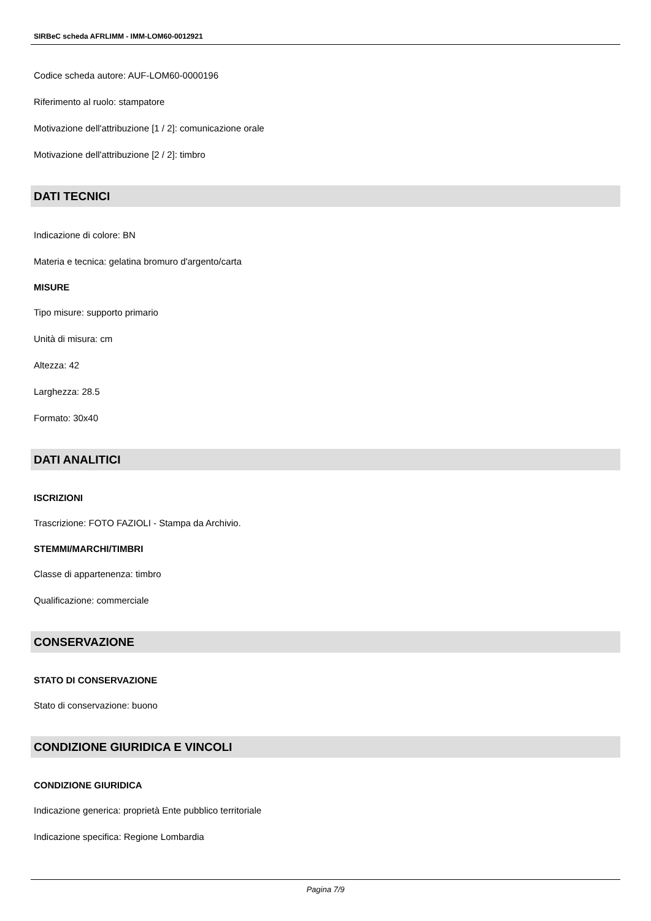SIRBeC scheda AFRLIMM - IMM-LOM60-0012921
Codice scheda autore: AUF-LOM60-0000196
Riferimento al ruolo: stampatore
Motivazione dell'attribuzione [1 / 2]: comunicazione orale
Motivazione dell'attribuzione [2 / 2]: timbro
DATI TECNICI
Indicazione di colore: BN
Materia e tecnica: gelatina bromuro d'argento/carta
MISURE
Tipo misure: supporto primario
Unità di misura: cm
Altezza: 42
Larghezza: 28.5
Formato: 30x40
DATI ANALITICI
ISCRIZIONI
Trascrizione: FOTO FAZIOLI - Stampa da Archivio.
STEMMI/MARCHI/TIMBRI
Classe di appartenenza: timbro
Qualificazione: commerciale
CONSERVAZIONE
STATO DI CONSERVAZIONE
Stato di conservazione: buono
CONDIZIONE GIURIDICA E VINCOLI
CONDIZIONE GIURIDICA
Indicazione generica: proprietà Ente pubblico territoriale
Indicazione specifica: Regione Lombardia
Pagina 7/9